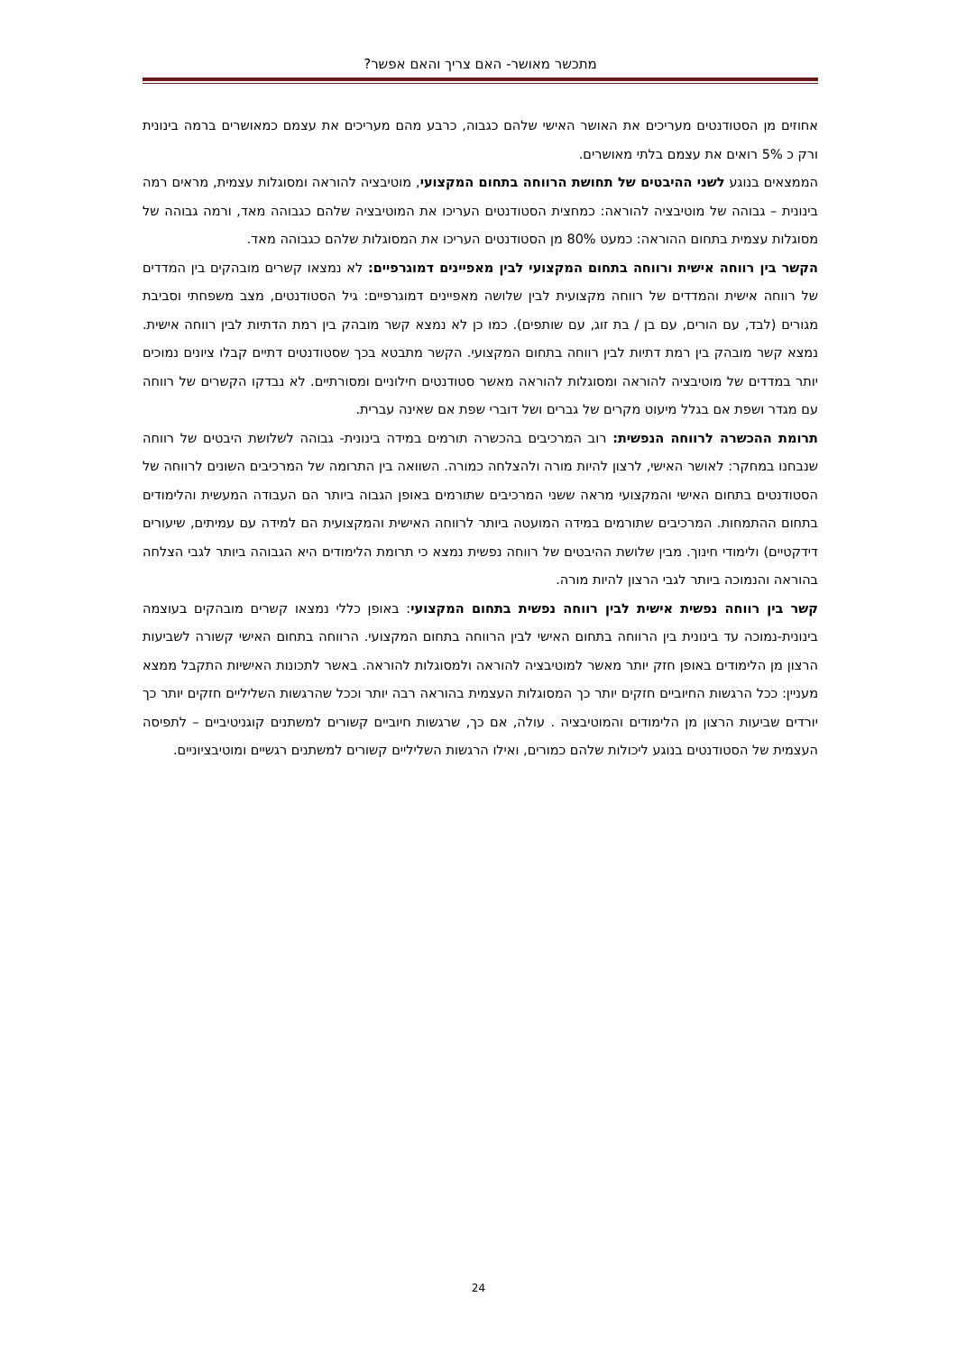מתכשר מאושר- האם צריך והאם אפשר?
אחוזים מן הסטודנטים מעריכים את האושר האישי שלהם כגבוה, כרבע מהם מעריכים את עצמם כמאושרים ברמה בינונית ורק כ 5% רואים את עצמם בלתי מאושרים.
הממצאים בנוגע לשני ההיבטים של תחושת הרווחה בתחום המקצועי, מוטיבציה להוראה ומסוגלות עצמית, מראים רמה בינונית – גבוהה של מוטיבציה להוראה: כמחצית הסטודנטים העריכו את המוטיבציה שלהם כגבוהה מאד, ורמה גבוהה של מסוגלות עצמית בתחום ההוראה: כמעט 80% מן הסטודנטים העריכו את המסוגלות שלהם כגבוהה מאד.
הקשר בין רווחה אישית ורווחה בתחום המקצועי לבין מאפיינים דמוגרפיים: לא נמצאו קשרים מובהקים בין המדדים של רווחה אישית והמדדים של רווחה מקצועית לבין שלושה מאפיינים דמוגרפיים: גיל הסטודנטים, מצב משפחתי וסביבת מגורים (לבד, עם הורים, עם בן / בת זוג, עם שותפים). כמו כן לא נמצא קשר מובהק בין רמת הדתיות לבין רווחה אישית. נמצא קשר מובהק בין רמת דתיות לבין רווחה בתחום המקצועי. הקשר מתבטא בכך שסטודנטים דתיים קבלו ציונים נמוכים יותר במדדים של מוטיבציה להוראה ומסוגלות להוראה מאשר סטודנטים חילוניים ומסורתיים. לא נבדקו הקשרים של רווחה עם מגדר ושפת אם בגלל מיעוט מקרים של גברים ושל דוברי שפת אם שאינה עברית.
תרומת ההכשרה לרווחה הנפשית: רוב המרכיבים בהכשרה תורמים במידה בינונית- גבוהה לשלושת היבטים של רווחה שנבחנו במחקר: לאושר האישי, לרצון להיות מורה ולהצלחה כמורה. השוואה בין התרומה של המרכיבים השונים לרווחה של הסטודנטים בתחום האישי והמקצועי מראה ששני המרכיבים שתורמים באופן הגבוה ביותר הם העבודה המעשית והלימודים בתחום ההתמחות. המרכיבים שתורמים במידה המועטה ביותר לרווחה האישית והמקצועית הם למידה עם עמיתים, שיעורים דידקטיים) ולימודי חינוך. מבין שלושת ההיבטים של רווחה נפשית נמצא כי תרומת הלימודים היא הגבוהה ביותר לגבי הצלחה בהוראה והנמוכה ביותר לגבי הרצון להיות מורה.
קשר בין רווחה נפשית אישית לבין רווחה נפשית בתחום המקצועי: באופן כללי נמצאו קשרים מובהקים בעוצמה בינונית-נמוכה עד בינונית בין הרווחה בתחום האישי לבין הרווחה בתחום המקצועי. הרווחה בתחום האישי קשורה לשביעות הרצון מן הלימודים באופן חזק יותר מאשר למוטיבציה להוראה ולמסוגלות להוראה. באשר לתכונות האישיות התקבל ממצא מעניין: ככל הרגשות החיוביים חזקים יותר כך המסוגלות העצמית בהוראה רבה יותר וככל שהרגשות השליליים חזקים יותר כך יורדים שביעות הרצון מן הלימודים והמוטיבציה . עולה, אם כך, שרגשות חיוביים קשורים למשתנים קוגניטיביים – לתפיסה העצמית של הסטודנטים בנוגע ליכולות שלהם כמורים, ואילו הרגשות השליליים קשורים למשתנים רגשיים ומוטיבציוניים.
24